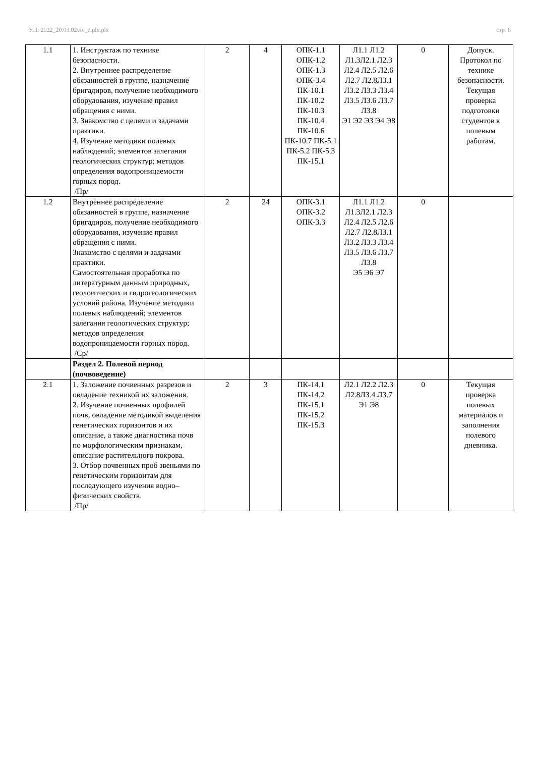УП: 2022_20.03.02viv_z.plx.plx стр. 6
| 1.1 | 1. Инструктаж по технике безопасности. 2. Внутреннее распределение обязанностей в группе, назначение бригадиров, получение необходимого оборудования, изучение правил обращения с ними. 3. Знакомство с целями и задачами практики. 4. Изучение методики полевых наблюдений; элементов залегания геологических структур; методов определения водопроницаемости горных пород. /Пр/ | 2 | 4 | ОПК-1.1 ОПК-1.2 ОПК-1.3 ОПК-3.4 ПК-10.1 ПК-10.2 ПК-10.3 ПК-10.4 ПК-10.6 ПК-10.7 ПК-5.1 ПК-5.2 ПК-5.3 ПК-15.1 | Л1.1 Л1.2 Л1.3Л2.1 Л2.3 Л2.4 Л2.5 Л2.6 Л2.7 Л2.8Л3.1 Л3.2 Л3.3 Л3.4 Л3.5 Л3.6 Л3.7 Л3.8 Э1 Э2 Э3 Э4 Э8 | 0 | Допуск. Протокол по технике безопасности. Текущая проверка подготовки студентов к полевым работам. |
| 1.2 | Внутреннее распределение обязанностей в группе, назначение бригадиров, получение необходимого оборудования, изучение правил обращения с ними. Знакомство с целями и задачами практики. Самостоятельная проработка по литературным данным природных, геологических и гидрогеологических условий района. Изучение методики полевых наблюдений; элементов залегания геологических структур; методов определения водопроницаемости горных пород. /Ср/ | 2 | 24 | ОПК-3.1 ОПК-3.2 ОПК-3.3 | Л1.1 Л1.2 Л1.3Л2.1 Л2.3 Л2.4 Л2.5 Л2.6 Л2.7 Л2.8Л3.1 Л3.2 Л3.3 Л3.4 Л3.5 Л3.6 Л3.7 Л3.8 Э5 Э6 Э7 | 0 | |
| | Раздел 2. Полевой период (почвоведение) | | | | | | |
| 2.1 | 1. Заложение почвенных разрезов и овладение техникой их заложения. 2. Изучение почвенных профилей почв, овладение методикой выделения генетических горизонтов и их описание, а также диагностика почв по морфологическим признакам, описание растительного покрова. 3. Отбор почвенных проб звеньями по генетическим горизонтам для последующего изучения водно–физических свойств. /Пр/ | 2 | 3 | ПК-14.1 ПК-14.2 ПК-15.1 ПК-15.2 ПК-15.3 | Л2.1 Л2.2 Л2.3 Л2.8Л3.4 Л3.7 Э1 Э8 | 0 | Текущая проверка полевых материалов и заполнения полевого дневника. |